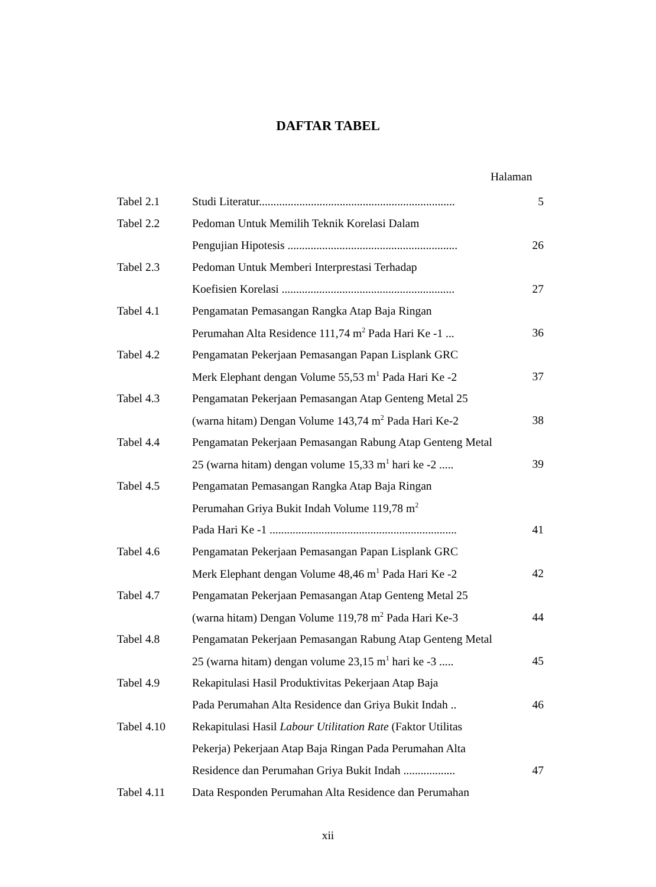DAFTAR TABEL
Halaman
| Tabel 2.1 | Studi Literatur.................................................................... | 5 |
| Tabel 2.2 | Pedoman Untuk Memilih Teknik Korelasi Dalam | |
| | Pengujian Hipotesis ........................................................... | 26 |
| Tabel 2.3 | Pedoman Untuk Memberi Interprestasi Terhadap | |
| | Koefisien Korelasi ............................................................ | 27 |
| Tabel 4.1 | Pengamatan Pemasangan Rangka Atap Baja Ringan | |
| | Perumahan Alta Residence 111,74 m<sup>2</sup> Pada Hari Ke -1 ... | 36 |
| Tabel 4.2 | Pengamatan Pekerjaan Pemasangan Papan Lisplank GRC | |
| | Merk Elephant dengan Volume 55,53 m<sup>1</sup> Pada Hari Ke -2 | 37 |
| Tabel 4.3 | Pengamatan Pekerjaan Pemasangan Atap Genteng Metal 25 | |
| | (warna hitam) Dengan Volume 143,74 m<sup>2</sup> Pada Hari Ke-2 | 38 |
| Tabel 4.4 | Pengamatan Pekerjaan Pemasangan Rabung Atap Genteng Metal | |
| | 25 (warna hitam) dengan volume 15,33 m<sup>1</sup> hari ke -2 ..... | 39 |
| Tabel 4.5 | Pengamatan Pemasangan Rangka Atap Baja Ringan | |
| | Perumahan Griya Bukit Indah Volume 119,78 m<sup>2</sup> | |
| | Pada Hari Ke -1 ................................................................. | 41 |
| Tabel 4.6 | Pengamatan Pekerjaan Pemasangan Papan Lisplank GRC | |
| | Merk Elephant dengan Volume 48,46 m<sup>1</sup> Pada Hari Ke -2 | 42 |
| Tabel 4.7 | Pengamatan Pekerjaan Pemasangan Atap Genteng Metal 25 | |
| | (warna hitam) Dengan Volume 119,78 m<sup>2</sup> Pada Hari Ke-3 | 44 |
| Tabel 4.8 | Pengamatan Pekerjaan Pemasangan Rabung Atap Genteng Metal | |
| | 25 (warna hitam) dengan volume 23,15 m<sup>1</sup> hari ke -3 ..... | 45 |
| Tabel 4.9 | Rekapitulasi Hasil Produktivitas Pekerjaan Atap Baja | |
| | Pada Perumahan Alta Residence dan Griya Bukit Indah .. | 46 |
| Tabel 4.10 | Rekapitulasi Hasil Labour Utilitation Rate (Faktor Utilitas | |
| | Pekerja) Pekerjaan Atap Baja Ringan Pada Perumahan Alta | |
| | Residence dan Perumahan Griya Bukit Indah .................. | 47 |
| Tabel 4.11 | Data Responden Perumahan Alta Residence dan Perumahan | |
xii